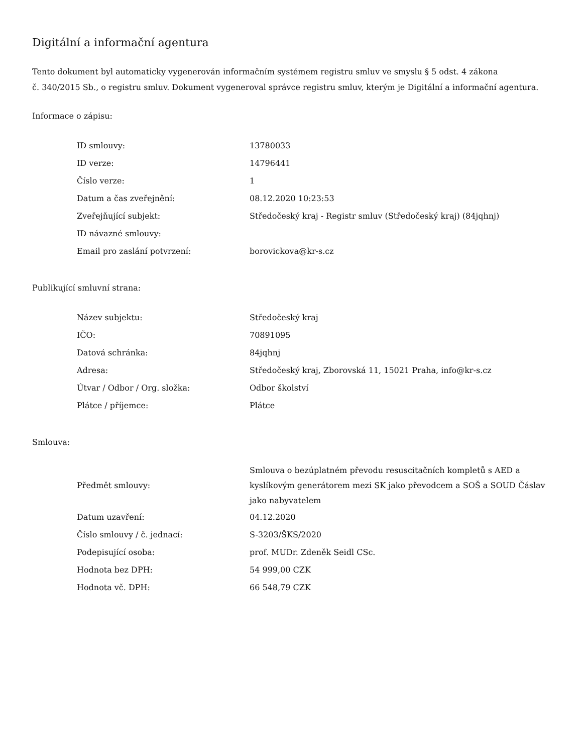Digitální a informační agentura
Tento dokument byl automaticky vygenerován informačním systémem registru smluv ve smyslu § 5 odst. 4 zákona
č. 340/2015 Sb., o registru smluv. Dokument vygeneroval správce registru smluv, kterým je Digitální a informační agentura.
Informace o zápisu:
| ID smlouvy: | 13780033 |
| ID verze: | 14796441 |
| Číslo verze: | 1 |
| Datum a čas zveřejnění: | 08.12.2020 10:23:53 |
| Zveřejňující subjekt: | Středočeský kraj - Registr smluv (Středočeský kraj) (84jqhnj) |
| ID návazné smlouvy: | |
| Email pro zaslání potvrzení: | borovickova@kr-s.cz |
Publikující smluvní strana:
| Název subjektu: | Středočeský kraj |
| IČO: | 70891095 |
| Datová schránka: | 84jqhnj |
| Adresa: | Středočeský kraj, Zborovská 11, 15021 Praha, info@kr-s.cz |
| Útvar / Odbor / Org. složka: | Odbor školství |
| Plátce / příjemce: | Plátce |
Smlouva:
| Předmět smlouvy: | Smlouva o bezúplatném převodu resuscitačních kompletů s AED a kyslíkovým generátorem mezi SK jako převodcem a SOŠ a SOUD Čáslav jako nabyvatelem |
| Datum uzavření: | 04.12.2020 |
| Číslo smlouvy / č. jednací: | S-3203/ŠKS/2020 |
| Podepisující osoba: | prof. MUDr. Zdeněk Seidl CSc. |
| Hodnota bez DPH: | 54 999,00 CZK |
| Hodnota vč. DPH: | 66 548,79 CZK |